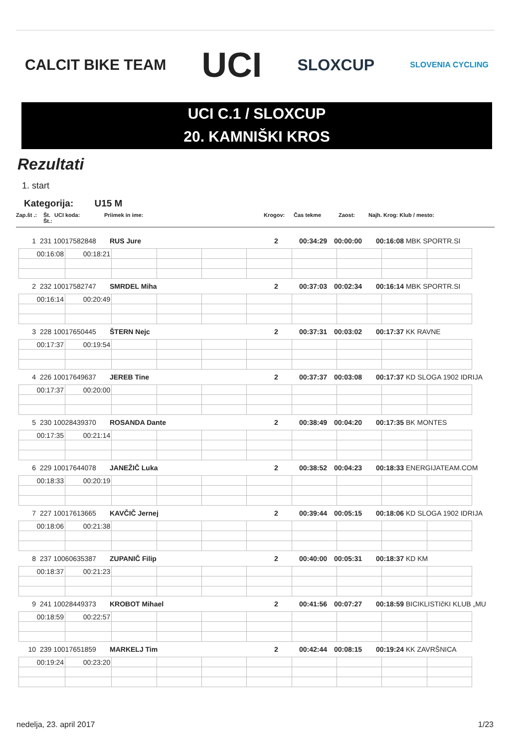CALCIT BIKE TEAM UCI SLOXCUP SLOVENIA CYCLING
UCI C.1 / SLOXCUP
20. KAMNIŠKI KROS
Rezultati
1. start
Kategorija: U15 M
Zap.št .: Št. Št.: UCI koda: Priimek in ime: Krogov: Čas tekme Zaost: Najh. Krog: Klub / mesto:
1 231 10017582848 RUS Jure 2 00:34:29 00:00:00 00:16:08 MBK SPORTR.SI
| 00:16:08 | 00:18:21 | | | | | | | | |
2 232 10017582747 SMRDEL Miha 2 00:37:03 00:02:34 00:16:14 MBK SPORTR.SI
| 00:16:14 | 00:20:49 | | | | | | | | |
3 228 10017650445 ŠTERN Nejc 2 00:37:31 00:03:02 00:17:37 KK RAVNE
| 00:17:37 | 00:19:54 | | | | | | | | |
4 226 10017649637 JEREB Tine 2 00:37:37 00:03:08 00:17:37 KD SLOGA 1902 IDRIJA
| 00:17:37 | 00:20:00 | | | | | | | | |
5 230 10028439370 ROSANDA Dante 2 00:38:49 00:04:20 00:17:35 BK MONTES
| 00:17:35 | 00:21:14 | | | | | | | | |
6 229 10017644078 JANEŽIČ Luka 2 00:38:52 00:04:23 00:18:33 ENERGIJATEAM.COM
| 00:18:33 | 00:20:19 | | | | | | | | |
7 227 10017613665 KAVČIČ Jernej 2 00:39:44 00:05:15 00:18:06 KD SLOGA 1902 IDRIJA
| 00:18:06 | 00:21:38 | | | | | | | | |
8 237 10060635387 ZUPANIČ Filip 2 00:40:00 00:05:31 00:18:37 KD KM
| 00:18:37 | 00:21:23 | | | | | | | | |
9 241 10028449373 KROBOT Mihael 2 00:41:56 00:07:27 00:18:59 BICIKLISTIčKI KLUB „MU
| 00:18:59 | 00:22:57 | | | | | | | | |
10 239 10017651859 MARKELJ Tim 2 00:42:44 00:08:15 00:19:24 KK ZAVRŠNICA
| 00:19:24 | 00:23:20 | | | | | | | | |
nedelja, 23. april 2017 1/23